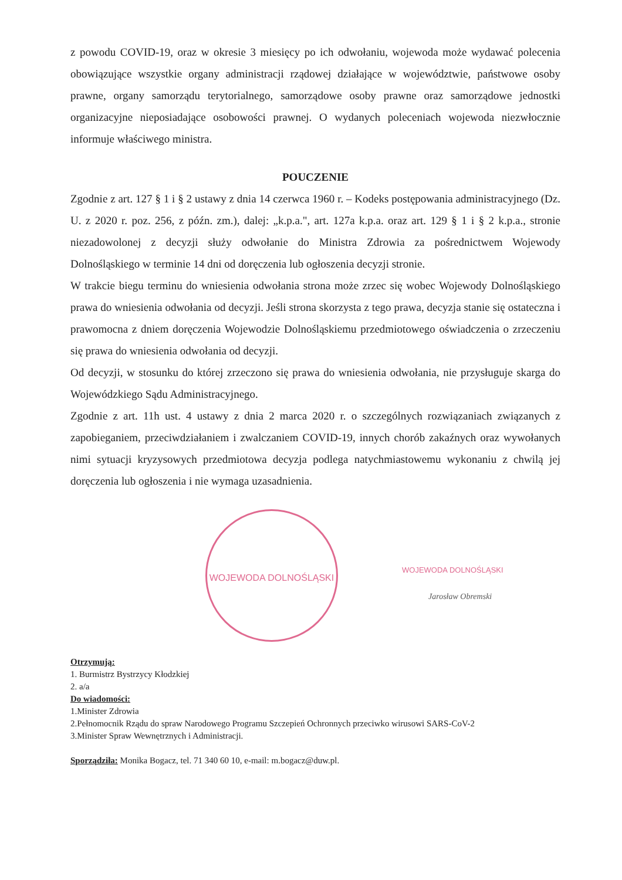z powodu COVID-19, oraz w okresie 3 miesięcy po ich odwołaniu, wojewoda może wydawać polecenia obowiązujące wszystkie organy administracji rządowej działające w województwie, państwowe osoby prawne, organy samorządu terytorialnego, samorządowe osoby prawne oraz samorządowe jednostki organizacyjne nieposiadające osobowości prawnej. O wydanych poleceniach wojewoda niezwłocznie informuje właściwego ministra.
POUCZENIE
Zgodnie z art. 127 § 1 i § 2 ustawy z dnia 14 czerwca 1960 r. – Kodeks postępowania administracyjnego (Dz. U. z 2020 r. poz. 256, z późn. zm.), dalej: „k.p.a.", art. 127a k.p.a. oraz art. 129 § 1 i § 2 k.p.a., stronie niezadowolonej z decyzji służy odwołanie do Ministra Zdrowia za pośrednictwem Wojewody Dolnośląskiego w terminie 14 dni od doręczenia lub ogłoszenia decyzji stronie.
W trakcie biegu terminu do wniesienia odwołania strona może zrzec się wobec Wojewody Dolnośląskiego prawa do wniesienia odwołania od decyzji. Jeśli strona skorzysta z tego prawa, decyzja stanie się ostateczna i prawomocna z dniem doręczenia Wojewodzie Dolnośląskiemu przedmiotowego oświadczenia o zrzeczeniu się prawa do wniesienia odwołania od decyzji.
Od decyzji, w stosunku do której zrzeczono się prawa do wniesienia odwołania, nie przysługuje skarga do Wojewódzkiego Sądu Administracyjnego.
Zgodnie z art. 11h ust. 4 ustawy z dnia 2 marca 2020 r. o szczególnych rozwiązaniach związanych z zapobieganiem, przeciwdziałaniem i zwalczaniem COVID-19, innych chorób zakaźnych oraz wywołanych nimi sytuacji kryzysowych przedmiotowa decyzja podlega natychmiastowemu wykonaniu z chwilą jej doręczenia lub ogłoszenia i nie wymaga uzasadnienia.
WOJEWODA DOLNOŚLĄSKI
WOJEWODA DOLNOŚLĄSKI
Jarosław Obremski
Otrzymują:
1. Burmistrz Bystrzycy Kłodzkiej
2. a/a
Do wiadomości:
1.Minister Zdrowia
2.Pełnomocnik Rządu do spraw Narodowego Programu Szczepień Ochronnych przeciwko wirusowi SARS-CoV-2
3.Minister Spraw Wewnętrznych i Administracji.
Sporządziła: Monika Bogacz, tel. 71 340 60 10, e-mail: m.bogacz@duw.pl.